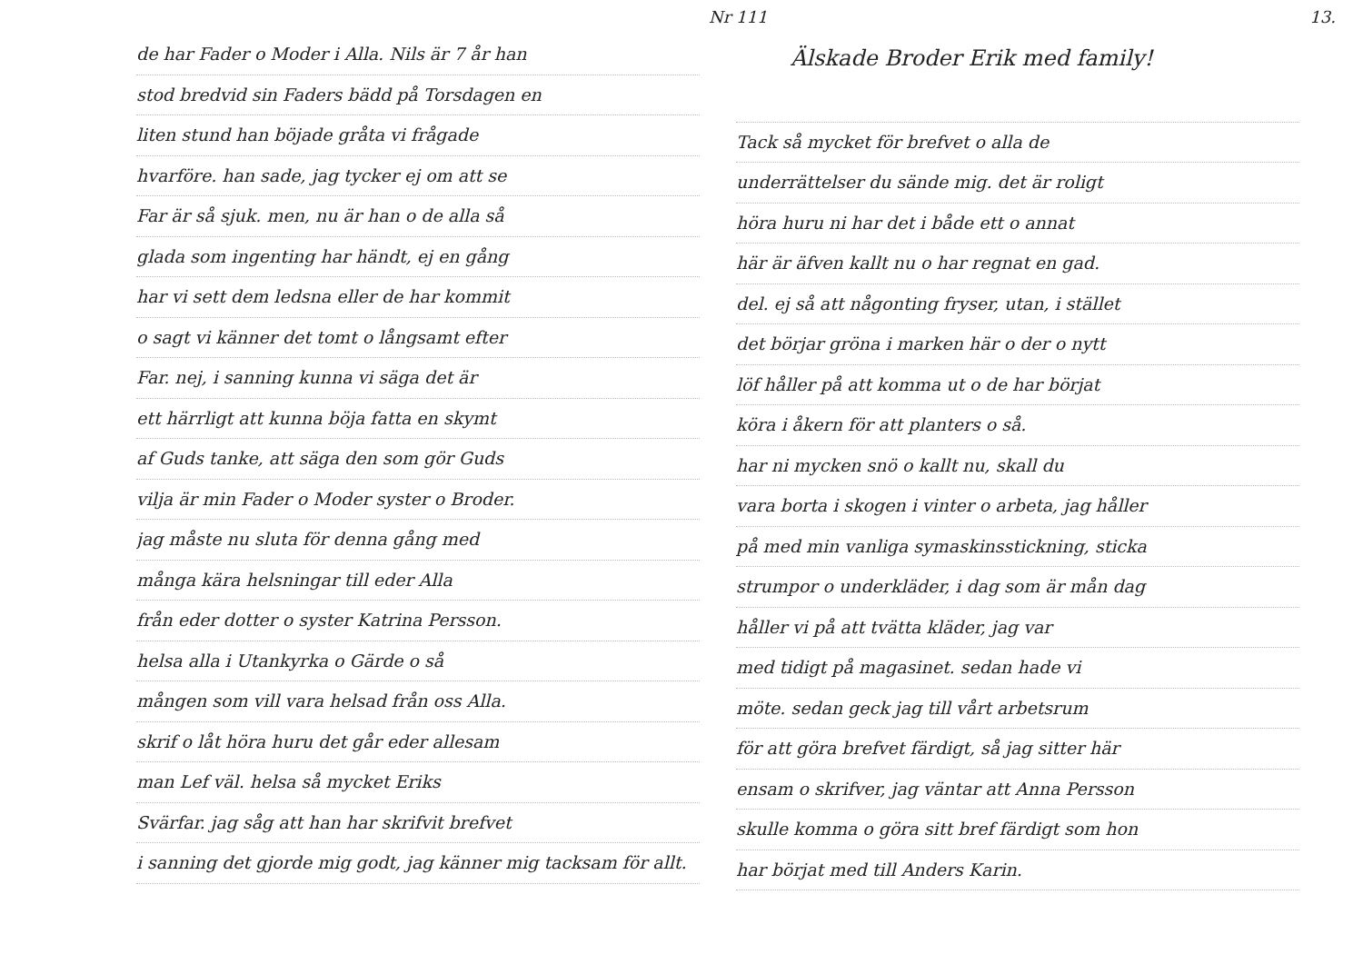Nr 111 13.
de har Fader o Moder i Alla. Nils är 7 år han
stod bredvid sin Faders bädd på Torsdagen en
liten stund han böjade gråta vi frågade
hvarföre. han sade, jag tycker ej om att se
Far är så sjuk. men, nu är han o de alla så
glada som ingenting har händt, ej en gång
har vi sett dem ledsna eller de har kommit
o sagt vi känner det tomt o långsamt efter
Far. nej, i sanning kunna vi säga det är
ett härrligt att kunna böja fatta en skymt
af Guds tanke, att säga den som gör Guds
vilja är min Fader o Moder syster o Broder.
jag måste nu sluta för denna gång med
många kära helsningar till eder Alla
från eder dotter o syster Katrina Persson.
helsa alla i Utankyrka o Gärde o så
mången som vill vara helsad från oss Alla.
skrif o låt höra huru det går eder allesam
man Lef väl. helsa så mycket Eriks
Svärfar. jag såg att han har skrifvit brefvet
i sanning det gjorde mig godt, jag känner mig tacksam för allt.
Älskade Broder Erik med family!
Tack så mycket för brefvet o alla de
underrättelser du sände mig. det är roligt
höra huru ni har det i både ett o annat
här är äfven kallt nu o har regnat en gad.
del. ej så att någonting fryser, utan, i stället
det börjar gröna i marken här o der o nytt
löf håller på att komma ut o de har börjat
köra i åkern för att planters o så.
har ni mycken snö o kallt nu, skall du
vara borta i skogen i vinter o arbeta, jag håller
på med min vanliga symaskinsstickning, sticka
strumpor o underkläder, i dag som är mån dag
håller vi på att tvätta kläder, jag var
med tidigt på magasinet. sedan hade vi
möte. sedan geck jag till vårt arbetsrum
för att göra brefvet färdigt, så jag sitter här
ensam o skrifver, jag väntar att Anna Persson
skulle komma o göra sitt bref färdigt som hon
har börjat med till Anders Karin.